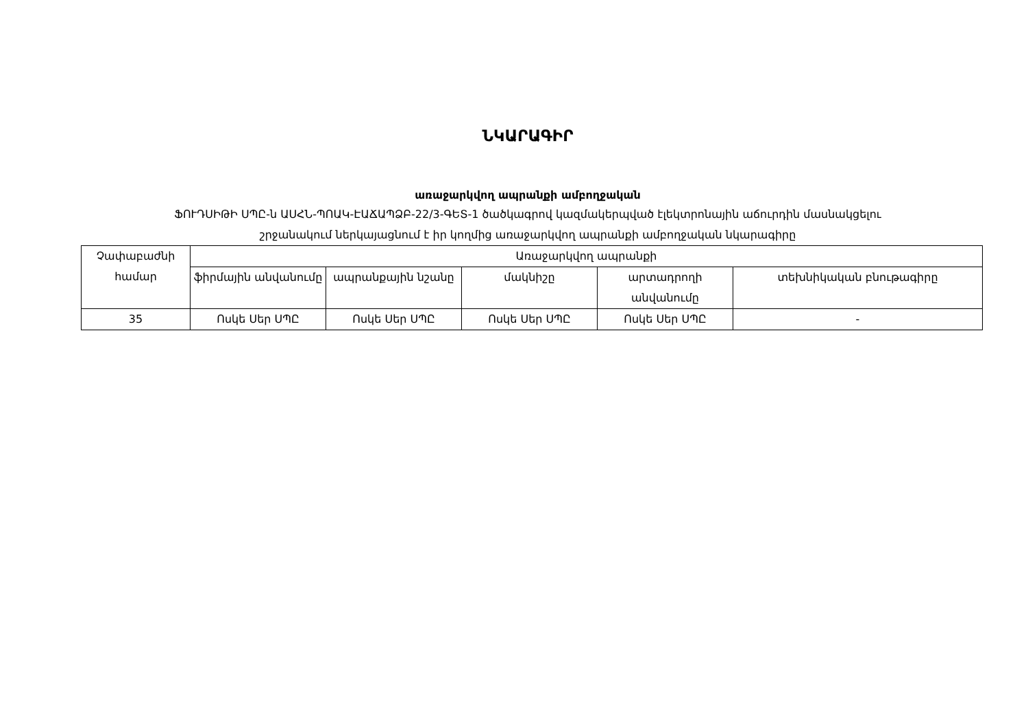ՆԿԱՐԱԳԻՐ
առաջարկվող ապրանքի ամբողջական
ՖՈՒԴՍԻԹԻ ՍՊԸ-ն ԱՍՀՆ-ՊՈԱԿ-ԷԱՃԱՊՁԲ-22/3-ԳԵՏ-1 ծածկագրով կազմակերպված էլեկտրոնային աճուրդին մասնակցելու
շրջանակում ներկայացնում է իր կողմից առաջարկվող ապրանքի ամբողջական նկարագիրը
| Չափաբաժնի համար | Առաջարկվող ապրանքի | | | | |
| --- | --- | --- | --- | --- | --- |
| | ֆիրմային անվանումը | ապրանքային նշանը | մակնիշը | արտադրողի անվանումը | տեխնիկական բնութագիրը |
| 35 | Ոսկե Սեր ՍՊԸ | Ոսկե Սեր ՍՊԸ | Ոսկե Սեր ՍՊԸ | Ոսկե Սեր ՍՊԸ | - |